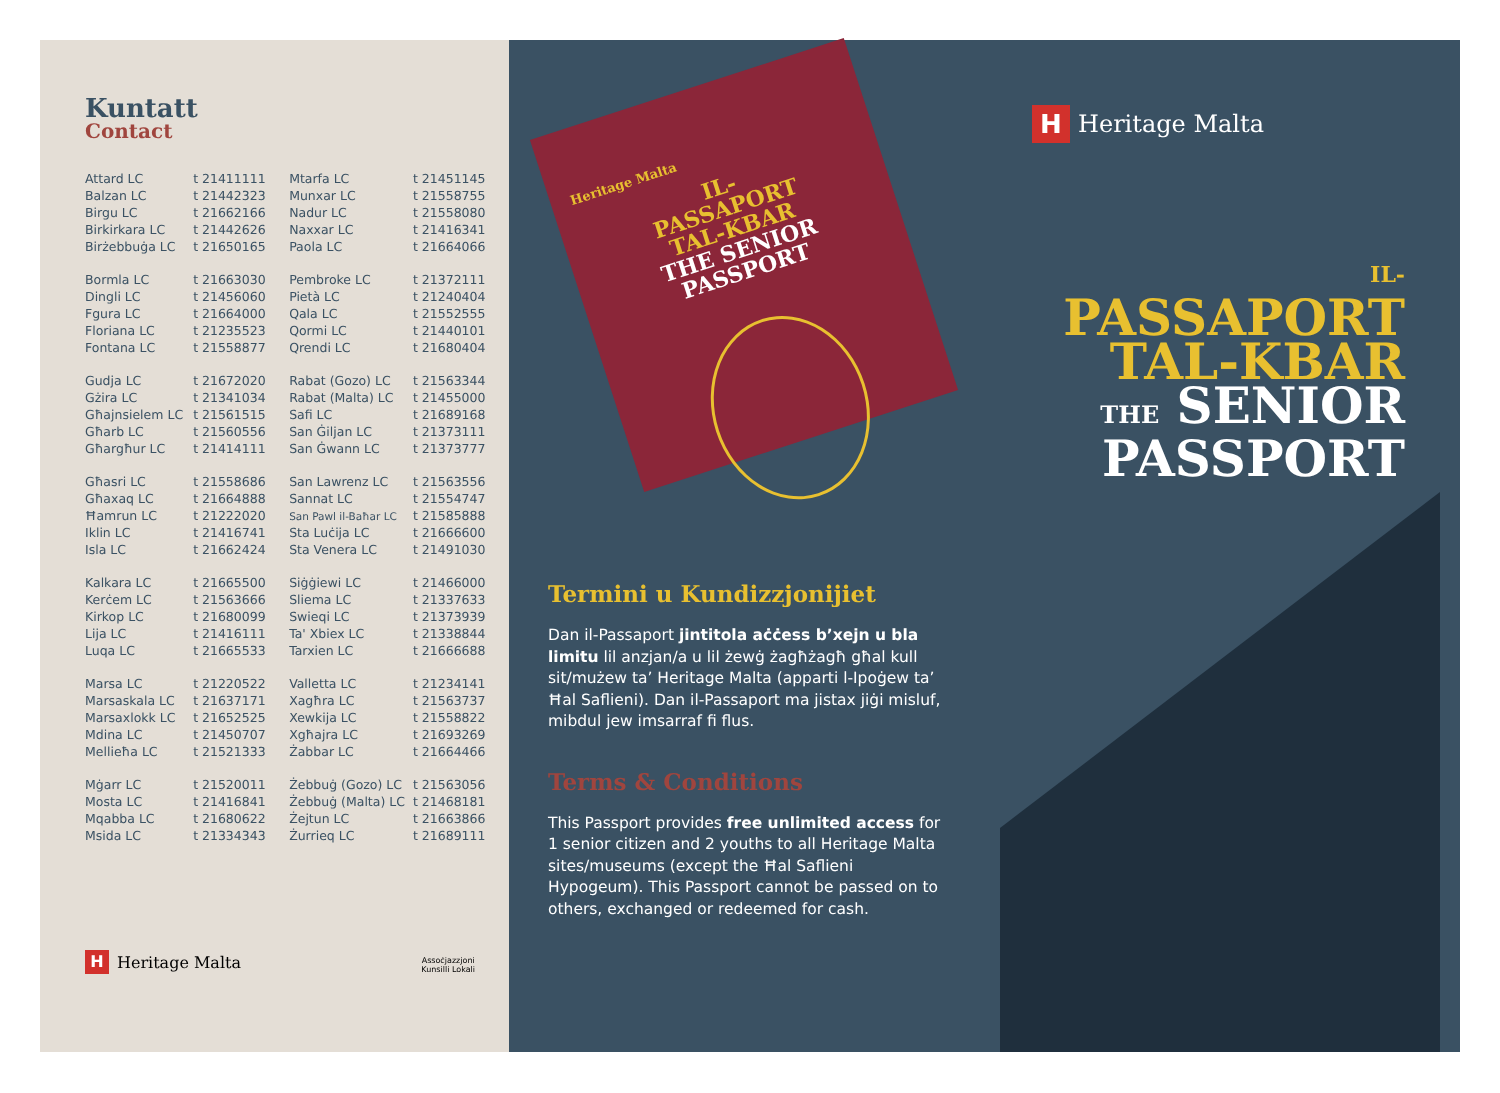Kuntatt
Contact
| Attard LC | t 21411111 | Mtarfa LC | t 21451145 |
| Balzan LC | t 21442323 | Munxar LC | t 21558755 |
| Birgu LC | t 21662166 | Nadur LC | t 21558080 |
| Birkirkara LC | t 21442626 | Naxxar LC | t 21416341 |
| Birżebbuġa LC | t 21650165 | Paola LC | t 21664066 |
| Bormla LC | t 21663030 | Pembroke LC | t 21372111 |
| Dingli LC | t 21456060 | Pietà LC | t 21240404 |
| Fgura LC | t 21664000 | Qala LC | t 21552555 |
| Floriana LC | t 21235523 | Qormi LC | t 21440101 |
| Fontana LC | t 21558877 | Qrendi LC | t 21680404 |
| Gudja LC | t 21672020 | Rabat (Gozo) LC | t 21563344 |
| Gżira LC | t 21341034 | Rabat (Malta) LC | t 21455000 |
| Għajnsielem LC | t 21561515 | Safi LC | t 21689168 |
| Għarb LC | t 21560556 | San Ġiljan LC | t 21373111 |
| Għargħur LC | t 21414111 | San Ġwann LC | t 21373777 |
| Għasri LC | t 21558686 | San Lawrenz LC | t 21563556 |
| Għaxaq LC | t 21664888 | Sannat LC | t 21554747 |
| Ħamrun LC | t 21222020 | San Pawl il-Baħar LC | t 21585888 |
| Iklin LC | t 21416741 | Sta Luċija LC | t 21666600 |
| Isla LC | t 21662424 | Sta Venera LC | t 21491030 |
| Kalkara LC | t 21665500 | Siġġiewi LC | t 21466000 |
| Kerċem LC | t 21563666 | Sliema LC | t 21337633 |
| Kirkop LC | t 21680099 | Swieqi LC | t 21373939 |
| Lija LC | t 21416111 | Ta' Xbiex LC | t 21338844 |
| Luqa LC | t 21665533 | Tarxien LC | t 21666688 |
| Marsa LC | t 21220522 | Valletta LC | t 21234141 |
| Marsaskala LC | t 21637171 | Xagħra LC | t 21563737 |
| Marsaxlokk LC | t 21652525 | Xewkija LC | t 21558822 |
| Mdina LC | t 21450707 | Xgħajra LC | t 21693269 |
| Mellieħa LC | t 21521333 | Żabbar LC | t 21664466 |
| Mġarr LC | t 21520011 | Żebbuġ (Gozo) LC | t 21563056 |
| Mosta LC | t 21416841 | Żebbuġ (Malta) LC | t 21468181 |
| Mqabba LC | t 21680622 | Żejtun LC | t 21663866 |
| Msida LC | t 21334343 | Żurrieq LC | t 21689111 |
H Heritage Malta
Assoċjazzjoni
Kunsilli Lokali
Heritage Malta
IL-
PASSAPORT
TAL-KBAR
THE SENIOR
PASSPORT
Termini u Kundizzjonijiet
Dan il-Passaport jintitola aċċess b’xejn u bla limitu lil anzjan/a u lil żewġ żagħżagħ għal kull sit/mużew ta’ Heritage Malta (apparti l-Ipoġew ta’ Ħal Saflieni). Dan il-Passaport ma jistax jiġi misluf, mibdul jew imsarraf fi flus.
Terms & Conditions
This Passport provides free unlimited access for 1 senior citizen and 2 youths to all Heritage Malta sites/museums (except the Ħal Saflieni Hypogeum). This Passport cannot be passed on to others, exchanged or redeemed for cash.
H Heritage Malta
IL-
PASSAPORT
TAL-KBAR
THE SENIOR
PASSPORT